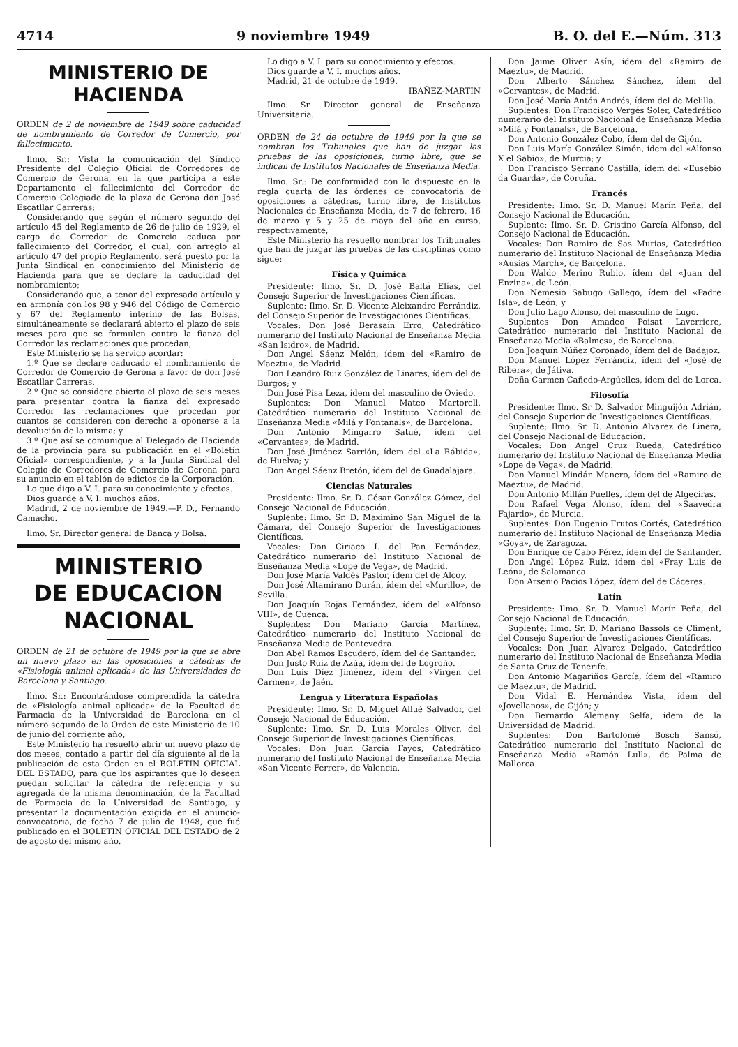4714 9 noviembre 1949 B. O. del E.—Núm. 313
MINISTERIO DE HACIENDA
ORDEN de 2 de noviembre de 1949 sobre caducidad de nombramiento de Corredor de Comercio, por fallecimiento.
Ilmo. Sr.: Vista la comunicación del Síndico Presidente del Colegio Oficial de Corredores de Comercio de Gerona, en la que participa a este Departamento el fallecimiento del Corredor de Comercio Colegiado de la plaza de Gerona don José Escatllar Carreras;
Considerando que según el número segundo del artículo 45 del Reglamento de 26 de julio de 1929, el cargo de Corredor de Comercio caduca por fallecimiento del Corredor, el cual, con arreglo al artículo 47 del propio Reglamento, será puesto por la Junta Sindical en conocimiento del Ministerio de Hacienda para que se declare la caducidad del nombramiento;
Considerando que, a tenor del expresado artículo y en armonía con los 98 y 946 del Código de Comercio y 67 del Reglamento interino de las Bolsas, simultáneamente se declarará abierto el plazo de seis meses para que se formulen contra la fianza del Corredor las reclamaciones que procedan,
Este Ministerio se ha servido acordar:
1.º Que se declare caducado el nombramiento de Corredor de Comercio de Gerona a favor de don José Escatllar Carreras.
2.º Que se considere abierto el plazo de seis meses para presentar contra la fianza del expresado Corredor las reclamaciones que procedan por cuantos se consideren con derecho a oponerse a la devolución de la misma; y
3.º Que así se comunique al Delegado de Hacienda de la provincia para su publicación en el «Boletín Oficial» correspondiente, y a la Junta Sindical del Colegio de Corredores de Comercio de Gerona para su anuncio en el tablón de edictos de la Corporación.
Lo que digo a V. I. para su conocimiento y efectos.
Dios guarde a V. I. muchos años.
Madrid, 2 de noviembre de 1949.—P. D., Fernando Camacho.
Ilmo. Sr. Director general de Banca y Bolsa.
MINISTERIO
DE EDUCACION NACIONAL
ORDEN de 21 de octubre de 1949 por la que se abre un nuevo plazo en las oposiciones a cátedras de «Fisiología animal aplicada» de las Universidades de Barcelona y Santiago.
Ilmo. Sr.: Encontrándose comprendida la cátedra de «Fisiología animal aplicada» de la Facultad de Farmacia de la Universidad de Barcelona en el número segundo de la Orden de este Ministerio de 10 de junio del corriente año,
Este Ministerio ha resuelto abrir un nuevo plazo de dos meses, contado a partir del día siguiente al de la publicación de esta Orden en el BOLETIN OFICIAL DEL ESTADO, para que los aspirantes que lo deseen puedan solicitar la cátedra de referencia y su agregada de la misma denominación, de la Facultad de Farmacia de la Universidad de Santiago, y presentar la documentación exigida en el anuncio-convocatoria, de fecha 7 de julio de 1948, que fué publicado en el BOLETIN OFICIAL DEL ESTADO de 2 de agosto del mismo año.
Lo digo a V. I. para su conocimiento y efectos.
Dios guarde a V. I. muchos años.
Madrid, 21 de octubre de 1949.
IBAÑEZ-MARTIN
Ilmo. Sr. Director general de Enseñanza Universitaria.
ORDEN de 24 de octubre de 1949 por la que se nombran los Tribunales que han de juzgar las pruebas de las oposiciones, turno libre, que se indican de Institutos Nacionales de Enseñanza Media.
Ilmo. Sr.: De conformidad con lo dispuesto en la regla cuarta de las órdenes de convocatoria de oposiciones a cátedras, turno libre, de Institutos Nacionales de Enseñanza Media, de 7 de febrero, 16 de marzo y 5 y 25 de mayo del año en curso, respectivamente,
Este Ministerio ha resuelto nombrar los Tribunales que han de juzgar las pruebas de las disciplinas como sigue:
Física y Química
Presidente: Ilmo. Sr. D. José Baltá Elías, del Consejo Superior de Investigaciones Científicas.
Suplente: Ilmo. Sr. D. Vicente Aleixandre Ferrándiz, del Consejo Superior de Investigaciones Científicas.
Vocales: Don José Berasaín Erro, Catedrático numerario del Instituto Nacional de Enseñanza Media «San Isidro», de Madrid.
Don Angel Sáenz Melón, ídem del «Ramiro de Maeztu», de Madrid.
Don Leandro Ruiz González de Linares, ídem del de Burgos; y
Don José Pisa Leza, ídem del masculino de Oviedo.
Suplentes: Don Manuel Mateo Martorell, Catedrático numerario del Instituto Nacional de Enseñanza Media «Milá y Fontanals», de Barcelona.
Don Antonio Mingarro Satué, ídem del «Cervantes», de Madrid.
Don José Jiménez Sarrión, ídem del «La Rábida», de Huelva; y
Don Angel Sáenz Bretón, ídem del de Guadalajara.
Ciencias Naturales
Presidente: Ilmo. Sr. D. César González Gómez, del Consejo Nacional de Educación.
Suplente: Ilmo. Sr. D. Maximino San Miguel de la Cámara, del Consejo Superior de Investigaciones Científicas.
Vocales: Don Ciriaco I. del Pan Fernández, Catedrático numerario del Instituto Nacional de Enseñanza Media «Lope de Vega», de Madrid.
Don José María Valdés Pastor, ídem del de Alcoy.
Don José Altamirano Durán, ídem del «Murillo», de Sevilla.
Don Joaquín Rojas Fernández, ídem del «Alfonso VIII», de Cuenca.
Suplentes: Don Mariano García Martínez, Catedrático numerario del Instituto Nacional de Enseñanza Media de Pontevedra.
Don Abel Ramos Escudero, ídem del de Santander.
Don Justo Ruiz de Azúa, ídem del de Logroño.
Don Luis Díez Jiménez, ídem del «Virgen del Carmen», de Jaén.
Lengua y Literatura Españolas
Presidente: Ilmo. Sr. D. Miguel Allué Salvador, del Consejo Nacional de Educación.
Suplente: Ilmo. Sr. D. Luis Morales Oliver, del Consejo Superior de Investigaciones Científicas.
Vocales: Don Juan García Fayos, Catedrático numerario del Instituto Nacional de Enseñanza Media «San Vicente Ferrer», de Valencia.
Don Jaime Oliver Asín, ídem del «Ramiro de Maeztu», de Madrid.
Don Alberto Sánchez Sánchez, ídem del «Cervantes», de Madrid.
Don José María Antón Andrés, ídem del de Melilla.
Suplentes: Don Francisco Vergés Soler, Catedrático numerario del Instituto Nacional de Enseñanza Media «Milá y Fontanals», de Barcelona.
Don Antonio González Cobo, ídem del de Gijón.
Don Luis María González Simón, ídem del «Alfonso X el Sabio», de Murcia; y
Don Francisco Serrano Castilla, ídem del «Eusebio da Guarda», de Coruña.
Francés
Presidente: Ilmo. Sr. D. Manuel Marín Peña, del Consejo Nacional de Educación.
Suplente: Ilmo. Sr. D. Cristino García Alfonso, del Consejo Nacional de Educación.
Vocales: Don Ramiro de Sas Murias, Catedrático numerario del Instituto Nacional de Enseñanza Media «Ausias March», de Barcelona.
Don Waldo Merino Rubio, ídem del «Juan del Enzina», de León.
Don Nemesio Sabugo Gallego, ídem del «Padre Isla», de León; y
Don Julio Lago Alonso, del masculino de Lugo.
Suplentes Don Amadeo Poisat Laverriere, Catedrático numerario del Instituto Nacional de Enseñanza Media «Balmes», de Barcelona.
Don Joaquín Núñez Coronado, ídem del de Badajoz.
Don Manuel López Ferrándiz, ídem del «José de Ribera», de Játiva.
Doña Carmen Cañedo-Argüelles, ídem del de Lorca.
Filosofía
Presidente: Ilmo. Sr D. Salvador Minguijón Adrián, del Consejo Superior de Investigaciones Científicas.
Suplente: Ilmo. Sr. D. Antonio Alvarez de Linera, del Consejo Nacional de Educación.
Vocales: Don Angel Cruz Rueda, Catedrático numerario del Instituto Nacional de Enseñanza Media «Lope de Vega», de Madrid.
Don Manuel Mindán Manero, ídem del «Ramiro de Maeztu», de Madrid.
Don Antonio Millán Puelles, ídem del de Algeciras.
Don Rafael Vega Alonso, ídem del «Saavedra Fajardo», de Murcia.
Suplentes: Don Eugenio Frutos Cortés, Catedrático numerario del Instituto Nacional de Enseñanza Media «Goya», de Zaragoza.
Don Enrique de Cabo Pérez, ídem del de Santander.
Don Angel López Ruiz, ídem del «Fray Luis de León», de Salamanca.
Don Arsenio Pacios López, ídem del de Cáceres.
Latín
Presidente: Ilmo. Sr. D. Manuel Marín Peña, del Consejo Nacional de Educación.
Suplente: Ilmo. Sr. D. Mariano Bassols de Climent, del Consejo Superior de Investigaciones Científicas.
Vocales: Don Juan Alvarez Delgado, Catedrático numerario del Instituto Nacional de Enseñanza Media de Santa Cruz de Tenerife.
Don Antonio Magariños García, ídem del «Ramiro de Maeztu», de Madrid.
Don Vidal E. Hernández Vista, ídem del «Jovellanos», de Gijón; y
Don Bernardo Alemany Selfa, ídem de la Universidad de Madrid.
Suplentes: Don Bartolomé Bosch Sansó, Catedrático numerario del Instituto Nacional de Enseñanza Media «Ramón Lull», de Palma de Mallorca.